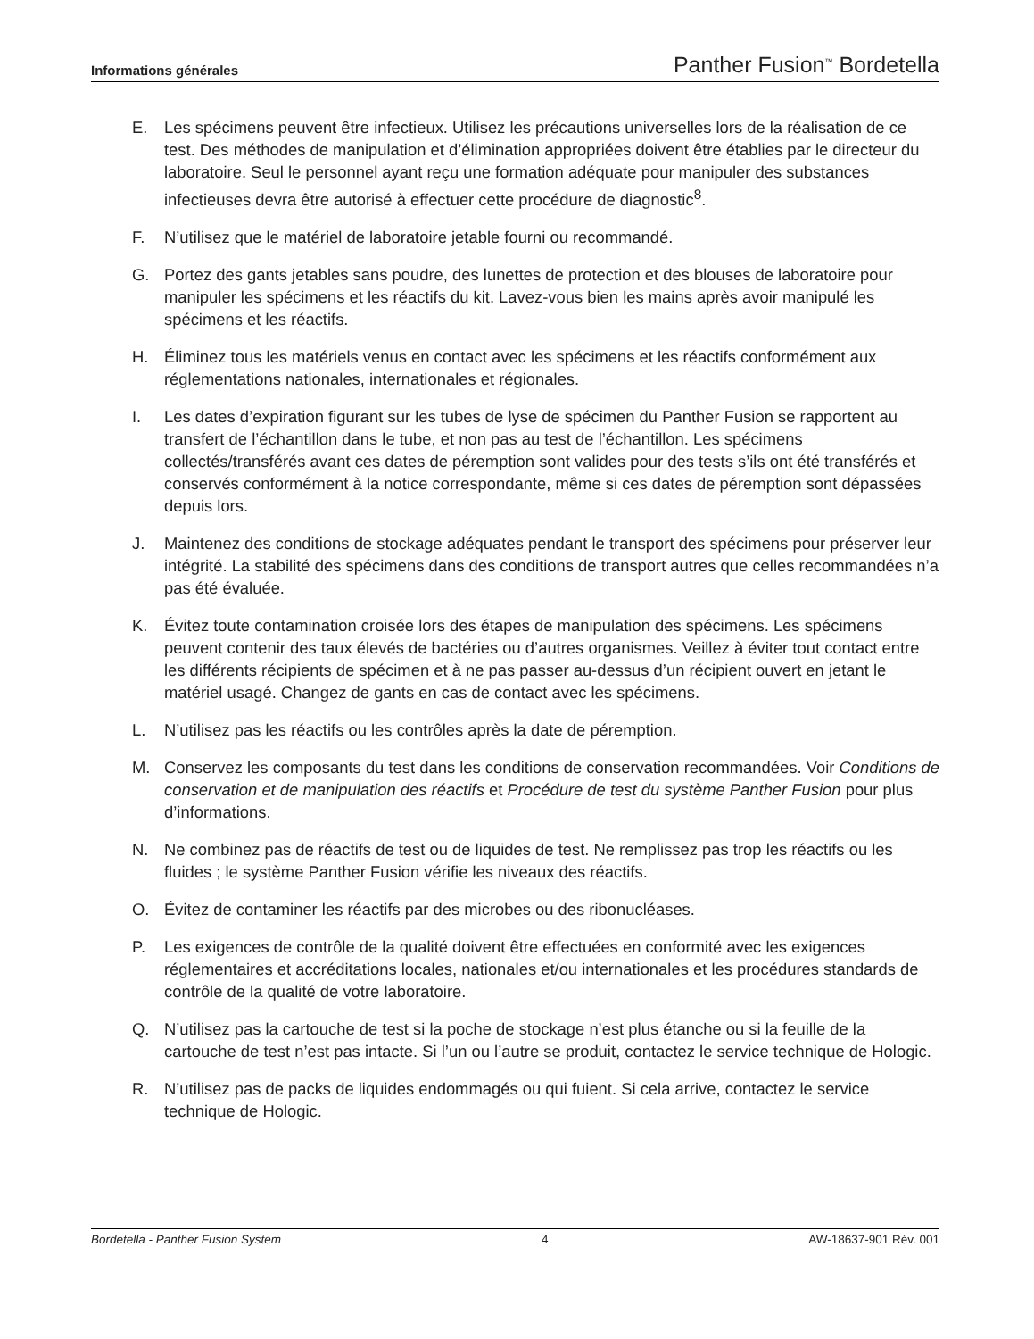Informations générales Panther Fusion<sup>™</sup> Bordetella
E. Les spécimens peuvent être infectieux. Utilisez les précautions universelles lors de la réalisation de ce test. Des méthodes de manipulation et d’élimination appropriées doivent être établies par le directeur du laboratoire. Seul le personnel ayant reçu une formation adéquate pour manipuler des substances infectieuses devra être autorisé à effectuer cette procédure de diagnostic<sup>8</sup>.
F. N’utilisez que le matériel de laboratoire jetable fourni ou recommandé.
G. Portez des gants jetables sans poudre, des lunettes de protection et des blouses de laboratoire pour manipuler les spécimens et les réactifs du kit. Lavez-vous bien les mains après avoir manipulé les spécimens et les réactifs.
H. Éliminez tous les matériels venus en contact avec les spécimens et les réactifs conformément aux réglementations nationales, internationales et régionales.
I. Les dates d’expiration figurant sur les tubes de lyse de spécimen du Panther Fusion se rapportent au transfert de l’échantillon dans le tube, et non pas au test de l’échantillon. Les spécimens collectés/transférés avant ces dates de péremption sont valides pour des tests s’ils ont été transférés et conservés conformément à la notice correspondante, même si ces dates de péremption sont dépassées depuis lors.
J. Maintenez des conditions de stockage adéquates pendant le transport des spécimens pour préserver leur intégrité. La stabilité des spécimens dans des conditions de transport autres que celles recommandées n’a pas été évaluée.
K. Évitez toute contamination croisée lors des étapes de manipulation des spécimens. Les spécimens peuvent contenir des taux élevés de bactéries ou d’autres organismes. Veillez à éviter tout contact entre les différents récipients de spécimen et à ne pas passer au-dessus d’un récipient ouvert en jetant le matériel usagé. Changez de gants en cas de contact avec les spécimens.
L. N’utilisez pas les réactifs ou les contrôles après la date de péremption.
M. Conservez les composants du test dans les conditions de conservation recommandées. Voir Conditions de conservation et de manipulation des réactifs et Procédure de test du système Panther Fusion pour plus d’informations.
N. Ne combinez pas de réactifs de test ou de liquides de test. Ne remplissez pas trop les réactifs ou les fluides ; le système Panther Fusion vérifie les niveaux des réactifs.
O. Évitez de contaminer les réactifs par des microbes ou des ribonucléases.
P. Les exigences de contrôle de la qualité doivent être effectuées en conformité avec les exigences réglementaires et accréditations locales, nationales et/ou internationales et les procédures standards de contrôle de la qualité de votre laboratoire.
Q. N’utilisez pas la cartouche de test si la poche de stockage n’est plus étanche ou si la feuille de la cartouche de test n’est pas intacte. Si l’un ou l’autre se produit, contactez le service technique de Hologic.
R. N’utilisez pas de packs de liquides endommagés ou qui fuient. Si cela arrive, contactez le service technique de Hologic.
Bordetella - Panther Fusion System 4 AW-18637-901 Rév. 001